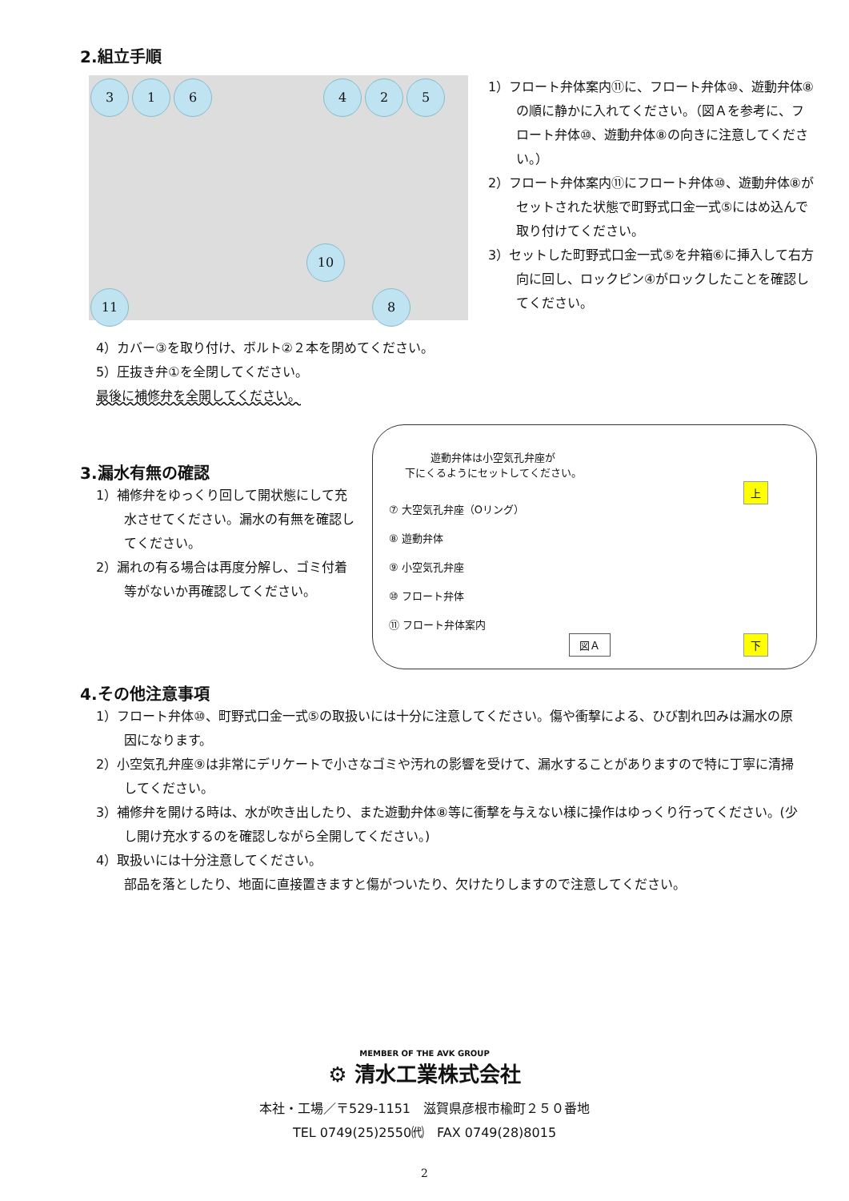2.組立手順
3 1 6 4 2 5
10
11 8
1）フロート弁体案内⑪に、フロート弁体⑩、遊動弁体⑧の順に静かに入れてください。（図Ａを参考に、フロート弁体⑩、遊動弁体⑧の向きに注意してください。）
2）フロート弁体案内⑪にフロート弁体⑩、遊動弁体⑧がセットされた状態で町野式口金一式⑤にはめ込んで取り付けてください。
3）セットした町野式口金一式⑤を弁箱⑥に挿入して右方向に回し、ロックピン④がロックしたことを確認してください。
4）カバー③を取り付け、ボルト②２本を閉めてください。
5）圧抜き弁①を全閉してください。
最後に補修弁を全開してください。
3.漏水有無の確認
1）補修弁をゆっくり回して開状態にして充水させてください。漏水の有無を確認してください。
2）漏れの有る場合は再度分解し、ゴミ付着等がないか再確認してください。
遊動弁体は小空気孔弁座が
下にくるようにセットしてください。
上
⑦ 大空気孔弁座（Oリング）
⑧ 遊動弁体
⑨ 小空気孔弁座
⑩ フロート弁体
⑪ フロート弁体案内
図Ａ 下
4.その他注意事項
1）フロート弁体⑩、町野式口金一式⑤の取扱いには十分に注意してください。傷や衝撃による、ひび割れ凹みは漏水の原因になります。
2）小空気孔弁座⑨は非常にデリケートで小さなゴミや汚れの影響を受けて、漏水することがありますので特に丁寧に清掃してください。
3）補修弁を開ける時は、水が吹き出したり、また遊動弁体⑧等に衝撃を与えない様に操作はゆっくり行ってください。(少し開け充水するのを確認しながら全開してください。)
4）取扱いには十分注意してください。
部品を落としたり、地面に直接置きますと傷がついたり、欠けたりしますので注意してください。
MEMBER OF THE AVK GROUP
⚙ 清水工業株式会社
本社・工場／〒529-1151　滋賀県彦根市楡町２５０番地
TEL 0749(25)2550㈹　FAX 0749(28)8015
2